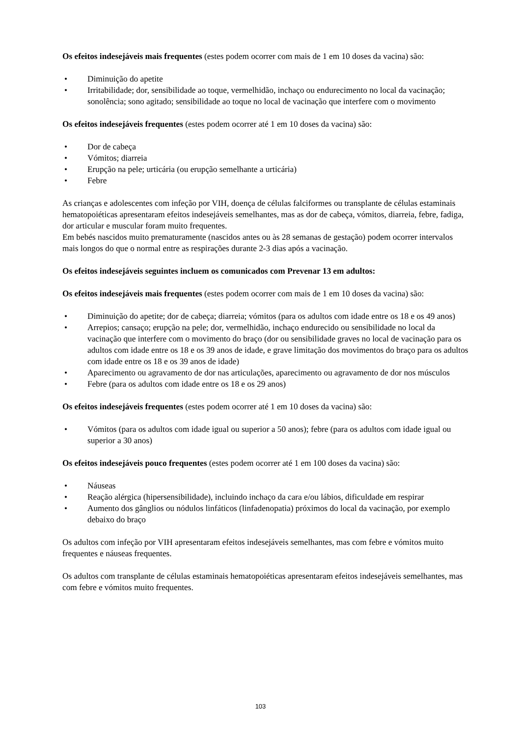Os efeitos indesejáveis mais frequentes (estes podem ocorrer com mais de 1 em 10 doses da vacina) são:
• Diminuição do apetite
• Irritabilidade; dor, sensibilidade ao toque, vermelhidão, inchaço ou endurecimento no local da vacinação; sonolência; sono agitado; sensibilidade ao toque no local de vacinação que interfere com o movimento
Os efeitos indesejáveis frequentes (estes podem ocorrer até 1 em 10 doses da vacina) são:
• Dor de cabeça
• Vómitos; diarreia
• Erupção na pele; urticária (ou erupção semelhante a urticária)
• Febre
As crianças e adolescentes com infeção por VIH, doença de células falciformes ou transplante de células estaminais hematopoiéticas apresentaram efeitos indesejáveis semelhantes, mas as dor de cabeça, vómitos, diarreia, febre, fadiga, dor articular e muscular foram muito frequentes.
Em bebés nascidos muito prematuramente (nascidos antes ou às 28 semanas de gestação) podem ocorrer intervalos mais longos do que o normal entre as respirações durante 2-3 dias após a vacinação.
Os efeitos indesejáveis seguintes incluem os comunicados com Prevenar 13 em adultos:
Os efeitos indesejáveis mais frequentes (estes podem ocorrer com mais de 1 em 10 doses da vacina) são:
• Diminuição do apetite; dor de cabeça; diarreia; vómitos (para os adultos com idade entre os 18 e os 49 anos)
• Arrepios; cansaço; erupção na pele; dor, vermelhidão, inchaço endurecido ou sensibilidade no local da vacinação que interfere com o movimento do braço (dor ou sensibilidade graves no local de vacinação para os adultos com idade entre os 18 e os 39 anos de idade, e grave limitação dos movimentos do braço para os adultos com idade entre os 18 e os 39 anos de idade)
• Aparecimento ou agravamento de dor nas articulações, aparecimento ou agravamento de dor nos músculos
• Febre (para os adultos com idade entre os 18 e os 29 anos)
Os efeitos indesejáveis frequentes (estes podem ocorrer até 1 em 10 doses da vacina) são:
• Vómitos (para os adultos com idade igual ou superior a 50 anos); febre (para os adultos com idade igual ou superior a 30 anos)
Os efeitos indesejáveis pouco frequentes (estes podem ocorrer até 1 em 100 doses da vacina) são:
• Náuseas
• Reação alérgica (hipersensibilidade), incluindo inchaço da cara e/ou lábios, dificuldade em respirar
• Aumento dos gânglios ou nódulos linfáticos (linfadenopatia) próximos do local da vacinação, por exemplo debaixo do braço
Os adultos com infeção por VIH apresentaram efeitos indesejáveis semelhantes, mas com febre e vómitos muito frequentes e náuseas frequentes.
Os adultos com transplante de células estaminais hematopoiéticas apresentaram efeitos indesejáveis semelhantes, mas com febre e vómitos muito frequentes.
103